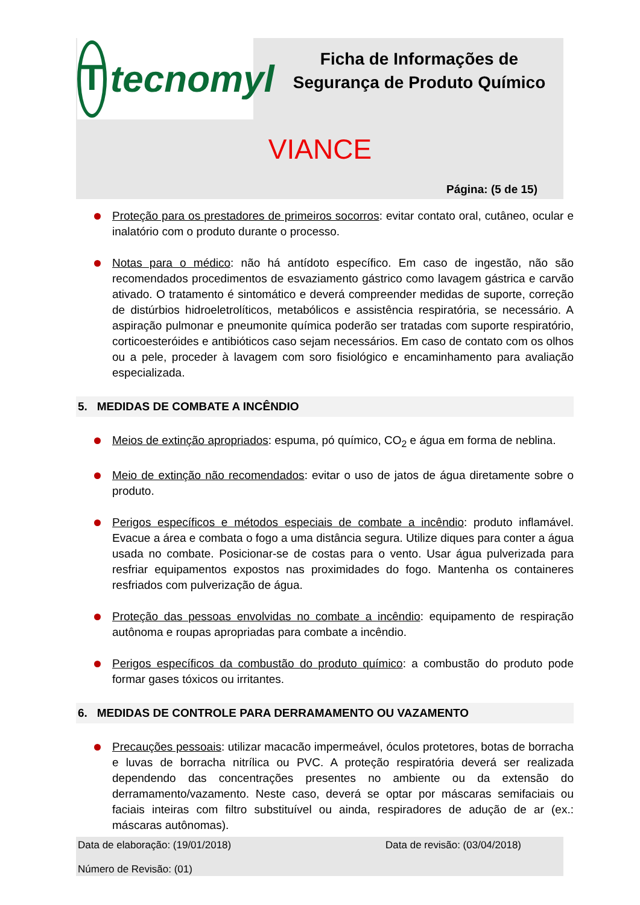T
tecnomyl
Ficha de Informações de
Segurança de Produto Químico
VIANCE
Página: (5 de 15)
Proteção para os prestadores de primeiros socorros: evitar contato oral, cutâneo, ocular e inalatório com o produto durante o processo.
Notas para o médico: não há antídoto específico. Em caso de ingestão, não são recomendados procedimentos de esvaziamento gástrico como lavagem gástrica e carvão ativado. O tratamento é sintomático e deverá compreender medidas de suporte, correção de distúrbios hidroeletrolíticos, metabólicos e assistência respiratória, se necessário. A aspiração pulmonar e pneumonite química poderão ser tratadas com suporte respiratório, corticoesteróides e antibióticos caso sejam necessários. Em caso de contato com os olhos ou a pele, proceder à lavagem com soro fisiológico e encaminhamento para avaliação especializada.
5. MEDIDAS DE COMBATE A INCÊNDIO
Meios de extinção apropriados: espuma, pó químico, CO<sub>2</sub> e água em forma de neblina.
Meio de extinção não recomendados: evitar o uso de jatos de água diretamente sobre o produto.
Perigos específicos e métodos especiais de combate a incêndio: produto inflamável. Evacue a área e combata o fogo a uma distância segura. Utilize diques para conter a água usada no combate. Posicionar-se de costas para o vento. Usar água pulverizada para resfriar equipamentos expostos nas proximidades do fogo. Mantenha os containeres resfriados com pulverização de água.
Proteção das pessoas envolvidas no combate a incêndio: equipamento de respiração autônoma e roupas apropriadas para combate a incêndio.
Perigos específicos da combustão do produto químico: a combustão do produto pode formar gases tóxicos ou irritantes.
6. MEDIDAS DE CONTROLE PARA DERRAMAMENTO OU VAZAMENTO
Precauções pessoais: utilizar macacão impermeável, óculos protetores, botas de borracha e luvas de borracha nitrílica ou PVC. A proteção respiratória deverá ser realizada dependendo das concentrações presentes no ambiente ou da extensão do derramamento/vazamento. Neste caso, deverá se optar por máscaras semifaciais ou faciais inteiras com filtro substituível ou ainda, respiradores de adução de ar (ex.: máscaras autônomas).
Data de elaboração: (19/01/2018) Data de revisão: (03/04/2018)
Número de Revisão: (01)